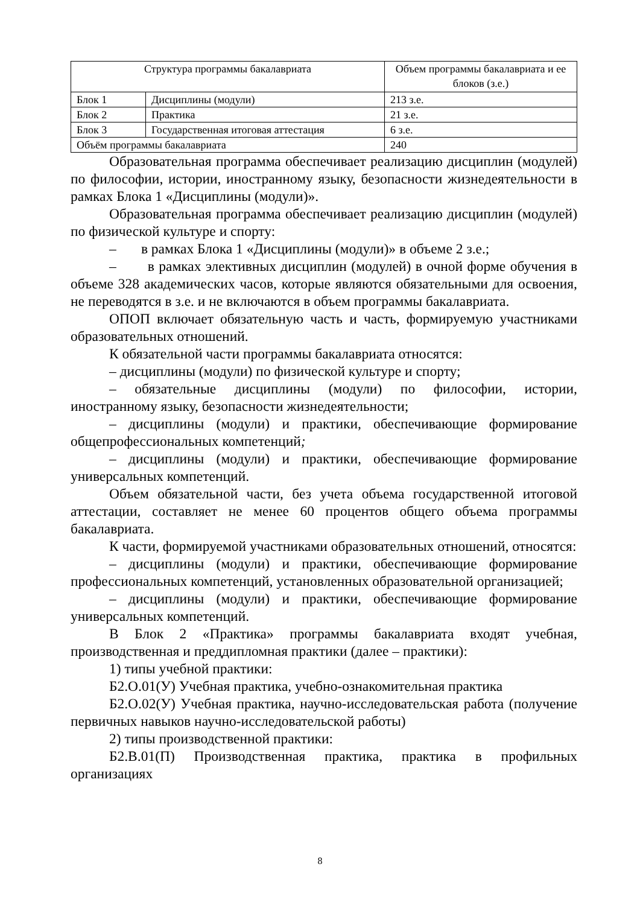| Структура программы бакалавриата | | Объем программы бакалавриата и ее блоков (з.е.) |
| --- | --- | --- |
| Блок 1 | Дисциплины (модули) | 213 з.е. |
| Блок 2 | Практика | 21 з.е. |
| Блок 3 | Государственная итоговая аттестация | 6 з.е. |
| Объём программы бакалавриата | | 240 |
Образовательная программа обеспечивает реализацию дисциплин (модулей) по философии, истории, иностранному языку, безопасности жизнедеятельности в рамках Блока 1 «Дисциплины (модули)».
Образовательная программа обеспечивает реализацию дисциплин (модулей) по физической культуре и спорту:
– в рамках Блока 1 «Дисциплины (модули)» в объеме 2 з.е.;
– в рамках элективных дисциплин (модулей) в очной форме обучения в объеме 328 академических часов, которые являются обязательными для освоения, не переводятся в з.е. и не включаются в объем программы бакалавриата.
ОПОП включает обязательную часть и часть, формируемую участниками образовательных отношений.
К обязательной части программы бакалавриата относятся:
– дисциплины (модули) по физической культуре и спорту;
– обязательные дисциплины (модули) по философии, истории, иностранному языку, безопасности жизнедеятельности;
– дисциплины (модули) и практики, обеспечивающие формирование общепрофессиональных компетенций;
– дисциплины (модули) и практики, обеспечивающие формирование универсальных компетенций.
Объем обязательной части, без учета объема государственной итоговой аттестации, составляет не менее 60 процентов общего объема программы бакалавриата.
К части, формируемой участниками образовательных отношений, относятся:
– дисциплины (модули) и практики, обеспечивающие формирование профессиональных компетенций, установленных образовательной организацией;
– дисциплины (модули) и практики, обеспечивающие формирование универсальных компетенций.
В Блок 2 «Практика» программы бакалавриата входят учебная, производственная и преддипломная практики (далее – практики):
1) типы учебной практики:
Б2.О.01(У) Учебная практика, учебно-ознакомительная практика
Б2.О.02(У) Учебная практика, научно-исследовательская работа (получение первичных навыков научно-исследовательской работы)
2) типы производственной практики:
Б2.В.01(П) Производственная практика, практика в профильных организациях
8